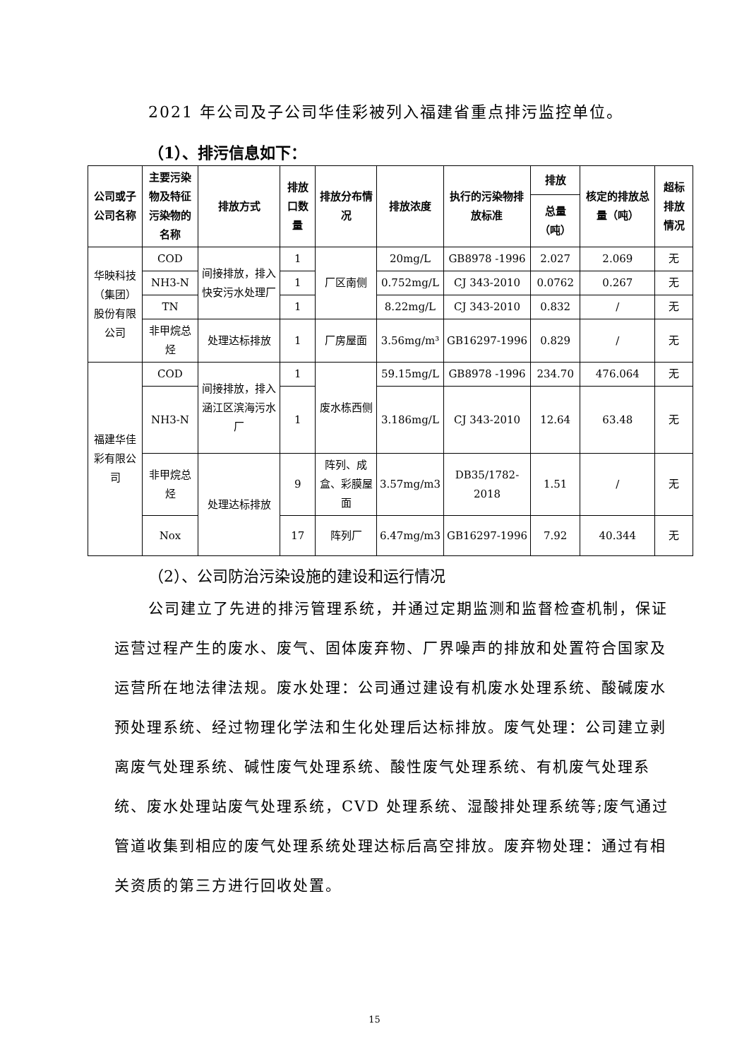2021 年公司及子公司华佳彩被列入福建省重点排污监控单位。
（1）、排污信息如下：
| 公司或子公司名称 | 主要污染物及特征污染物的名称 | 排放方式 | 排放口数量 | 排放分布情况 | 排放浓度 | 执行的污染物排放标准 | 排放 | 核定的排放总量（吨） | 超标排放情况 |
| --- | --- | --- | --- | --- | --- | --- | --- | --- | --- |
| | | | | | | | 总量（吨） | | |
| 华映科技（集团）股份有限公司 | COD | 间接排放，排入快安污水处理厂 | 1 | 厂区南侧 | 20mg/L | GB8978 -1996 | 2.027 | 2.069 | 无 |
| | NH3-N | | 1 | | 0.752mg/L | CJ 343-2010 | 0.0762 | 0.267 | 无 |
| | TN | | 1 | | 8.22mg/L | CJ 343-2010 | 0.832 | / | 无 |
| | 非甲烷总烃 | 处理达标排放 | 1 | 厂房屋面 | 3.56mg/m³ | GB16297-1996 | 0.829 | / | 无 |
| 福建华佳彩有限公司 | COD | 间接排放，排入涵江区滨海污水厂 | 1 | 废水栋西侧 | 59.15mg/L | GB8978 -1996 | 234.70 | 476.064 | 无 |
| | NH3-N | | 1 | | 3.186mg/L | CJ 343-2010 | 12.64 | 63.48 | 无 |
| | 非甲烷总烃 | 处理达标排放 | 9 | 阵列、成盒、彩膜屋面 | 3.57mg/m3 | DB35/1782-2018 | 1.51 | / | 无 |
| | Nox | | 17 | 阵列厂 | 6.47mg/m3 | GB16297-1996 | 7.92 | 40.344 | 无 |
（2）、公司防治污染设施的建设和运行情况
公司建立了先进的排污管理系统，并通过定期监测和监督检查机制，保证运营过程产生的废水、废气、固体废弃物、厂界噪声的排放和处置符合国家及运营所在地法律法规。废水处理：公司通过建设有机废水处理系统、酸碱废水预处理系统、经过物理化学法和生化处理后达标排放。废气处理：公司建立剥离废气处理系统、碱性废气处理系统、酸性废气处理系统、有机废气处理系统、废水处理站废气处理系统，CVD 处理系统、湿酸排处理系统等;废气通过管道收集到相应的废气处理系统处理达标后高空排放。废弃物处理：通过有相关资质的第三方进行回收处置。
15